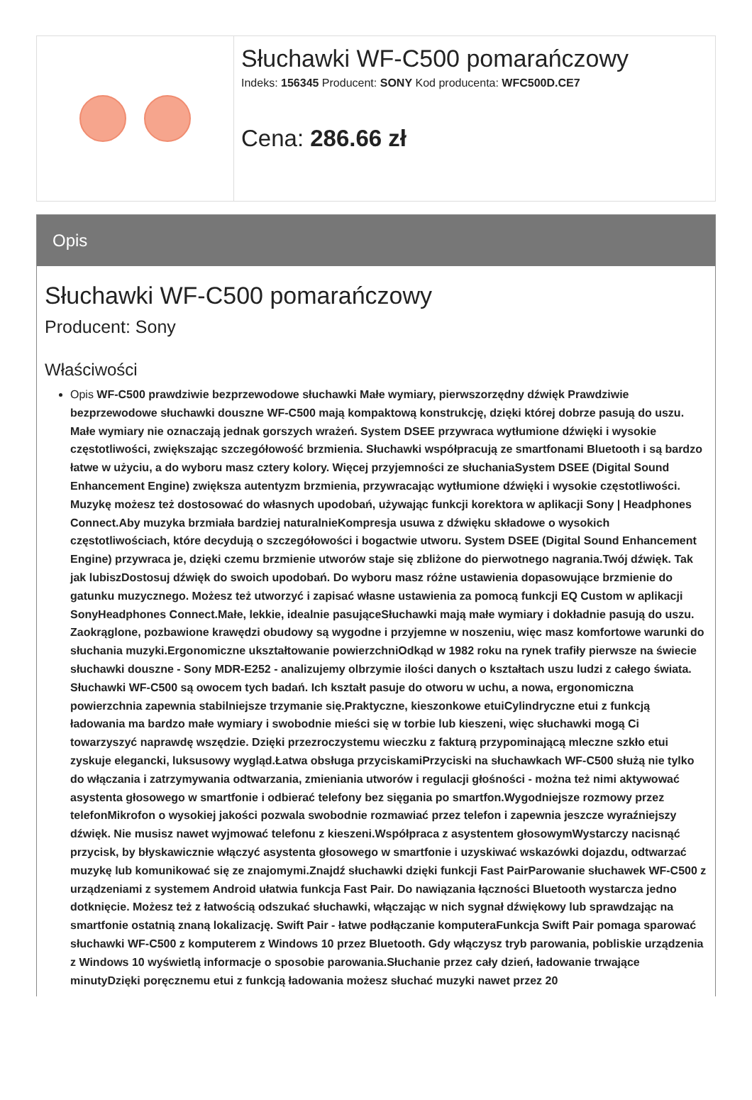Słuchawki WF-C500 pomarańczowy
Indeks: 156345 Producent: SONY Kod producenta: WFC500D.CE7
Cena: 286.66 zł
Opis
Słuchawki WF-C500 pomarańczowy
Producent: Sony
Właściwości
Opis WF-C500 prawdziwie bezprzewodowe słuchawki Małe wymiary, pierwszorzędny dźwięk Prawdziwie bezprzewodowe słuchawki douszne WF-C500 mają kompaktową konstrukcję, dzięki której dobrze pasują do uszu. Małe wymiary nie oznaczają jednak gorszych wrażeń. System DSEE przywraca wytłumione dźwięki i wysokie częstotliwości, zwiększając szczegółowość brzmienia. Słuchawki współpracują ze smartfonami Bluetooth i są bardzo łatwe w użyciu, a do wyboru masz cztery kolory. Więcej przyjemności ze słuchaniaSystem DSEE (Digital Sound Enhancement Engine) zwiększa autentyzm brzmienia, przywracając wytłumione dźwięki i wysokie częstotliwości. Muzykę możesz też dostosować do własnych upodobań, używając funkcji korektora w aplikacji Sony | Headphones Connect.Aby muzyka brzmiała bardziej naturalnieKompresja usuwa z dźwięku składowe o wysokich częstotliwościach, które decydują o szczegółowości i bogactwie utworu. System DSEE (Digital Sound Enhancement Engine) przywraca je, dzięki czemu brzmienie utworów staje się zbliżone do pierwotnego nagrania.Twój dźwięk. Tak jak lubiszDostosuj dźwięk do swoich upodobań. Do wyboru masz różne ustawienia dopasowujące brzmienie do gatunku muzycznego. Możesz też utworzyć i zapisać własne ustawienia za pomocą funkcji EQ Custom w aplikacji SonyHeadphones Connect.Małe, lekkie, idealnie pasująceSłuchawki mają małe wymiary i dokładnie pasują do uszu. Zaokrąglone, pozbawione krawędzi obudowy są wygodne i przyjemne w noszeniu, więc masz komfortowe warunki do słuchania muzyki.Ergonomiczne ukształtowanie powierzchniOdkąd w 1982 roku na rynek trafiły pierwsze na świecie słuchawki douszne - Sony MDR-E252 - analizujemy olbrzymie ilości danych o kształtach uszu ludzi z całego świata. Słuchawki WF-C500 są owocem tych badań. Ich kształt pasuje do otworu w uchu, a nowa, ergonomiczna powierzchnia zapewnia stabilniejsze trzymanie się.Praktyczne, kieszonkowe etuiCylindryczne etui z funkcją ładowania ma bardzo małe wymiary i swobodnie mieści się w torbie lub kieszeni, więc słuchawki mogą Ci towarzyszyć naprawdę wszędzie. Dzięki przezroczystemu wieczku z fakturą przypominającą mleczne szkło etui zyskuje elegancki, luksusowy wygląd.Łatwa obsługa przyciskamiPrzyciski na słuchawkach WF-C500 służą nie tylko do włączania i zatrzymywania odtwarzania, zmieniania utworów i regulacji głośności - można też nimi aktywować asystenta głosowego w smartfonie i odbierać telefony bez sięgania po smartfon.Wygodniejsze rozmowy przez telefonMikrofon o wysokiej jakości pozwala swobodnie rozmawiać przez telefon i zapewnia jeszcze wyraźniejszy dźwięk. Nie musisz nawet wyjmować telefonu z kieszeni.Współpraca z asystentem głosowymWystarczy nacisnąć przycisk, by błyskawicznie włączyć asystenta głosowego w smartfonie i uzyskiwać wskazówki dojazdu, odtwarzać muzykę lub komunikować się ze znajomymi.Znajdź słuchawki dzięki funkcji Fast PairParowanie słuchawek WF-C500 z urządzeniami z systemem Android ułatwia funkcja Fast Pair. Do nawiązania łączności Bluetooth wystarcza jedno dotknięcie. Możesz też z łatwością odszukać słuchawki, włączając w nich sygnał dźwiękowy lub sprawdzając na smartfonie ostatnią znaną lokalizację. Swift Pair - łatwe podłączanie komputeraFunkcja Swift Pair pomaga sparować słuchawki WF-C500 z komputerem z Windows 10 przez Bluetooth. Gdy włączysz tryb parowania, pobliskie urządzenia z Windows 10 wyświetlą informacje o sposobie parowania.Słuchanie przez cały dzień, ładowanie trwające minutyDzięki poręcznemu etui z funkcją ładowania możesz słuchać muzyki nawet przez 20